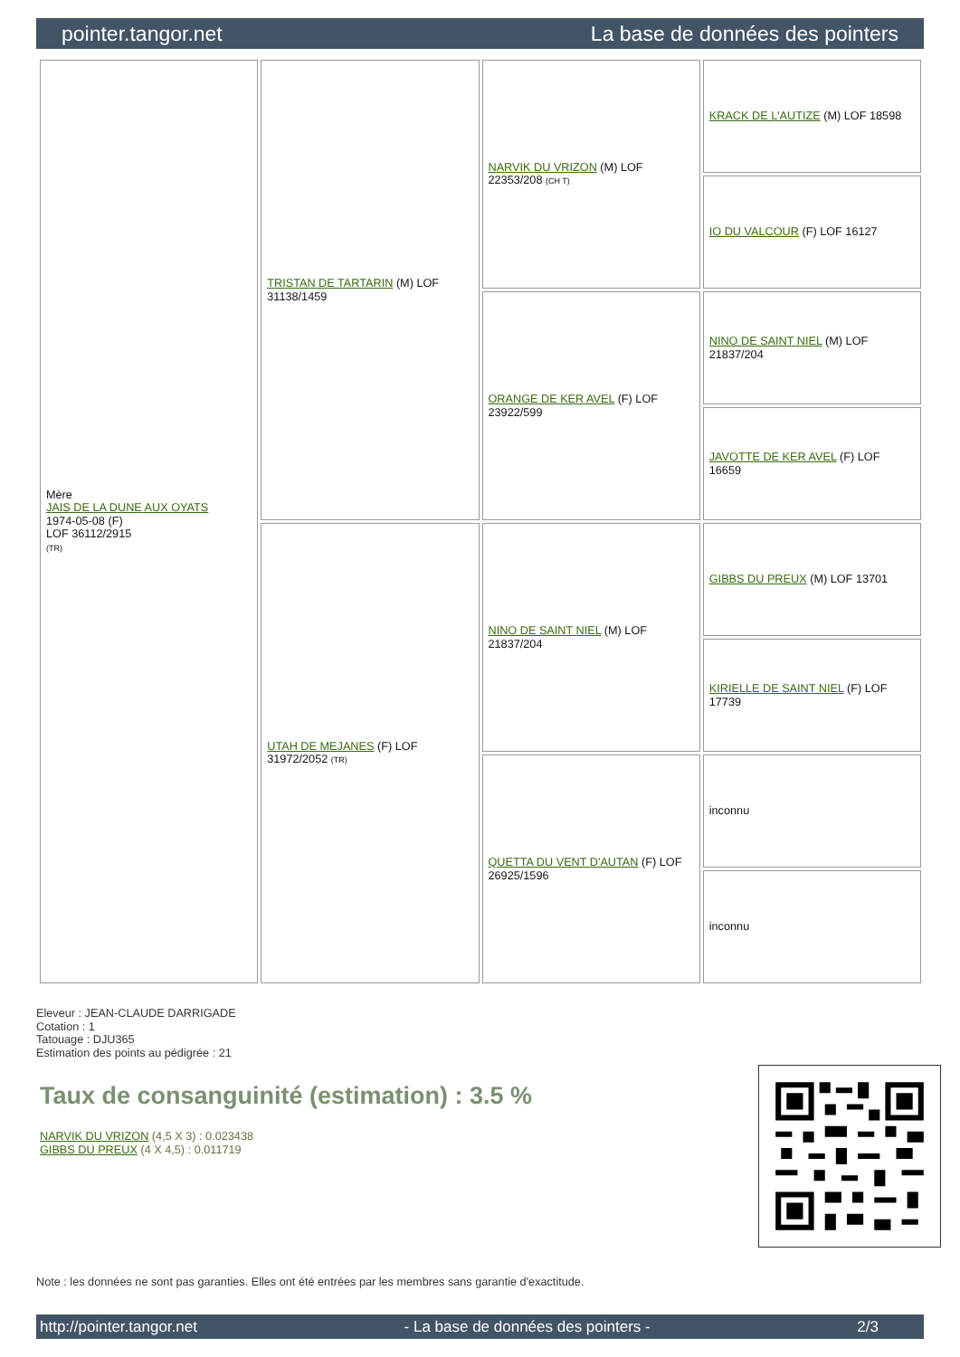pointer.tangor.net La base de données des pointers
| Mère JAIS DE LA DUNE AUX OYATS 1974-05-08 (F) LOF 36112/2915 (TR) | TRISTAN DE TARTARIN (M) LOF 31138/1459 | NARVIK DU VRIZON (M) LOF 22353/208 (CH T) | KRACK DE L'AUTIZE (M) LOF 18598 |
| | | | IO DU VALCOUR (F) LOF 16127 |
| | | ORANGE DE KER AVEL (F) LOF 23922/599 | NINO DE SAINT NIEL (M) LOF 21837/204 |
| | | | JAVOTTE DE KER AVEL (F) LOF 16659 |
| | UTAH DE MEJANES (F) LOF 31972/2052 (TR) | NINO DE SAINT NIEL (M) LOF 21837/204 | GIBBS DU PREUX (M) LOF 13701 |
| | | | KIRIELLE DE SAINT NIEL (F) LOF 17739 |
| | | QUETTA DU VENT D'AUTAN (F) LOF 26925/1596 | inconnu |
| | | | inconnu |
Eleveur : JEAN-CLAUDE DARRIGADE
Cotation : 1
Tatouage : DJU365
Estimation des points au pédigrée : 21
Taux de consanguinité (estimation) : 3.5 %
NARVIK DU VRIZON (4,5 X 3) : 0.023438
GIBBS DU PREUX (4 X 4,5) : 0.011719
Note : les données ne sont pas garanties. Elles ont été entrées par les membres sans garantie d'exactitude.
http://pointer.tangor.net - La base de données des pointers - 2/3